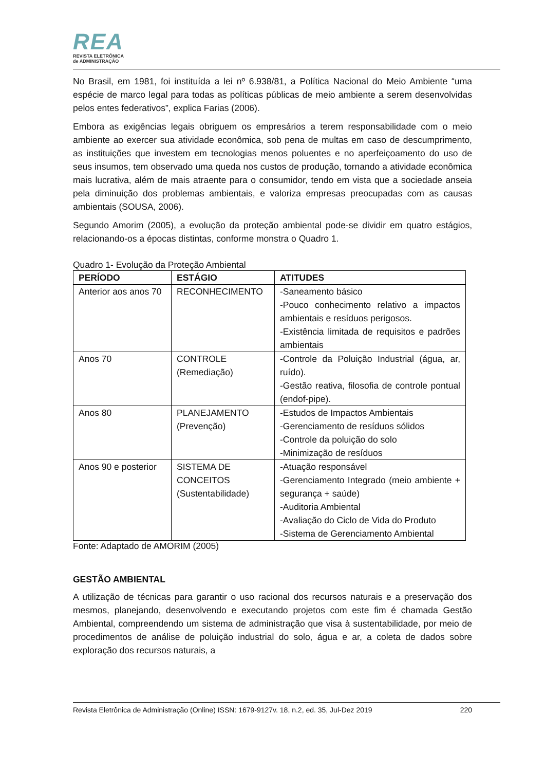REA
REVISTA ELETRÔNICA
de ADMINISTRAÇÃO
No Brasil, em 1981, foi instituída a lei nº 6.938/81, a Política Nacional do Meio Ambiente “uma espécie de marco legal para todas as políticas públicas de meio ambiente a serem desenvolvidas pelos entes federativos”, explica Farias (2006).
Embora as exigências legais obriguem os empresários a terem responsabilidade com o meio ambiente ao exercer sua atividade econômica, sob pena de multas em caso de descumprimento, as instituições que investem em tecnologias menos poluentes e no aperfeiçoamento do uso de seus insumos, tem observado uma queda nos custos de produção, tornando a atividade econômica mais lucrativa, além de mais atraente para o consumidor, tendo em vista que a sociedade anseia pela diminuição dos problemas ambientais, e valoriza empresas preocupadas com as causas ambientais (SOUSA, 2006).
Segundo Amorim (2005), a evolução da proteção ambiental pode-se dividir em quatro estágios, relacionando-os a épocas distintas, conforme monstra o Quadro 1.
Quadro 1- Evolução da Proteção Ambiental
| PERÍODO | ESTÁGIO | ATITUDES |
| --- | --- | --- |
| Anterior aos anos 70 | RECONHECIMENTO | -Saneamento básico -Pouco conhecimento relativo a impactos ambientais e resíduos perigosos. -Existência limitada de requisitos e padrões ambientais |
| Anos 70 | CONTROLE (Remediação) | -Controle da Poluição Industrial (água, ar, ruído). -Gestão reativa, filosofia de controle pontual (endof-pipe). |
| Anos 80 | PLANEJAMENTO (Prevenção) | -Estudos de Impactos Ambientais -Gerenciamento de resíduos sólidos -Controle da poluição do solo -Minimização de resíduos |
| Anos 90 e posterior | SISTEMA DE CONCEITOS (Sustentabilidade) | -Atuação responsável -Gerenciamento Integrado (meio ambiente + segurança + saúde) -Auditoria Ambiental -Avaliação do Ciclo de Vida do Produto -Sistema de Gerenciamento Ambiental |
Fonte: Adaptado de AMORIM (2005)
GESTÃO AMBIENTAL
A utilização de técnicas para garantir o uso racional dos recursos naturais e a preservação dos mesmos, planejando, desenvolvendo e executando projetos com este fim é chamada Gestão Ambiental, compreendendo um sistema de administração que visa à sustentabilidade, por meio de procedimentos de análise de poluição industrial do solo, água e ar, a coleta de dados sobre exploração dos recursos naturais, a
Revista Eletrônica de Administração (Online) ISSN: 1679-9127v. 18, n.2, ed. 35, Jul-Dez 2019 220